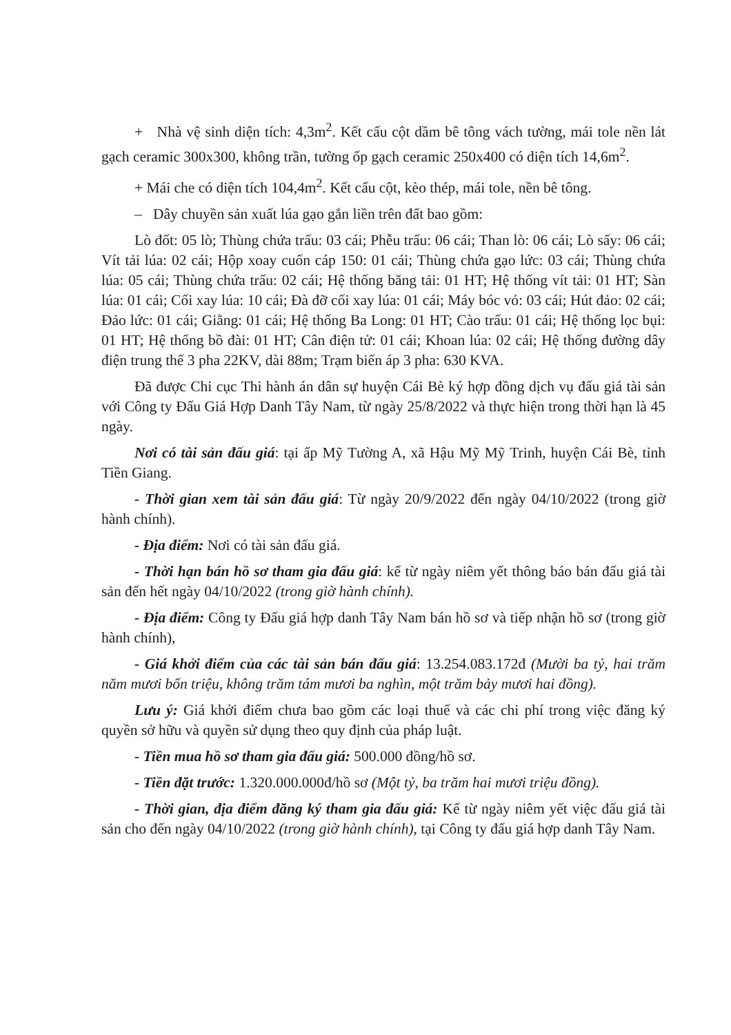+ Nhà vệ sinh diện tích: 4,3m<sup>2</sup>. Kết cấu cột dầm bê tông vách tường, mái tole nền lát gạch ceramic 300x300, không trần, tường ốp gạch ceramic 250x400 có diện tích 14,6m<sup>2</sup>.
+ Mái che có diện tích 104,4m<sup>2</sup>. Kết cấu cột, kèo thép, mái tole, nền bê tông.
– Dây chuyền sản xuất lúa gạo gắn liền trên đất bao gồm:
Lò đốt: 05 lò; Thùng chứa trấu: 03 cái; Phễu trấu: 06 cái; Than lò: 06 cái; Lò sấy: 06 cái; Vít tải lúa: 02 cái; Hộp xoay cuốn cáp 150: 01 cái; Thùng chứa gạo lức: 03 cái; Thùng chứa lúa: 05 cái; Thùng chứa trấu: 02 cái; Hệ thống băng tải: 01 HT; Hệ thống vít tải: 01 HT; Sàn lúa: 01 cái; Cối xay lúa: 10 cái; Đà đỡ cối xay lúa: 01 cái; Máy bóc vỏ: 03 cái; Hút đảo: 02 cái; Đảo lức: 01 cái; Giằng: 01 cái; Hệ thống Ba Long: 01 HT; Cào trấu: 01 cái; Hệ thống lọc bụi: 01 HT; Hệ thống bồ đài: 01 HT; Cân điện tử: 01 cái; Khoan lúa: 02 cái; Hệ thống đường dây điện trung thế 3 pha 22KV, dài 88m; Trạm biến áp 3 pha: 630 KVA.
Đã được Chi cục Thi hành án dân sự huyện Cái Bè ký hợp đồng dịch vụ đấu giá tài sản với Công ty Đấu Giá Hợp Danh Tây Nam, từ ngày 25/8/2022 và thực hiện trong thời hạn là 45 ngày.
Nơi có tài sản đấu giá: tại ấp Mỹ Tường A, xã Hậu Mỹ Mỹ Trinh, huyện Cái Bè, tỉnh Tiền Giang.
- Thời gian xem tài sản đấu giá: Từ ngày 20/9/2022 đến ngày 04/10/2022 (trong giờ hành chính).
- Địa điểm: Nơi có tài sản đấu giá.
- Thời hạn bán hồ sơ tham gia đấu giá: kể từ ngày niêm yết thông báo bán đấu giá tài sản đến hết ngày 04/10/2022 (trong giờ hành chính).
- Địa điểm: Công ty Đấu giá hợp danh Tây Nam bán hồ sơ và tiếp nhận hồ sơ (trong giờ hành chính),
- Giá khởi điểm của các tài sản bán đấu giá: 13.254.083.172đ (Mười ba tỷ, hai trăm năm mươi bốn triệu, không trăm tám mươi ba nghìn, một trăm bảy mươi hai đồng).
Lưu ý: Giá khởi điểm chưa bao gồm các loại thuế và các chi phí trong việc đăng ký quyền sở hữu và quyền sử dụng theo quy định của pháp luật.
- Tiền mua hồ sơ tham gia đấu giá: 500.000 đồng/hồ sơ.
- Tiền đặt trước: 1.320.000.000đ/hồ sơ (Một tỷ, ba trăm hai mươi triệu đồng).
- Thời gian, địa điểm đăng ký tham gia đấu giá: Kể từ ngày niêm yết việc đấu giá tài sản cho đến ngày 04/10/2022 (trong giờ hành chính), tại Công ty đấu giá hợp danh Tây Nam.